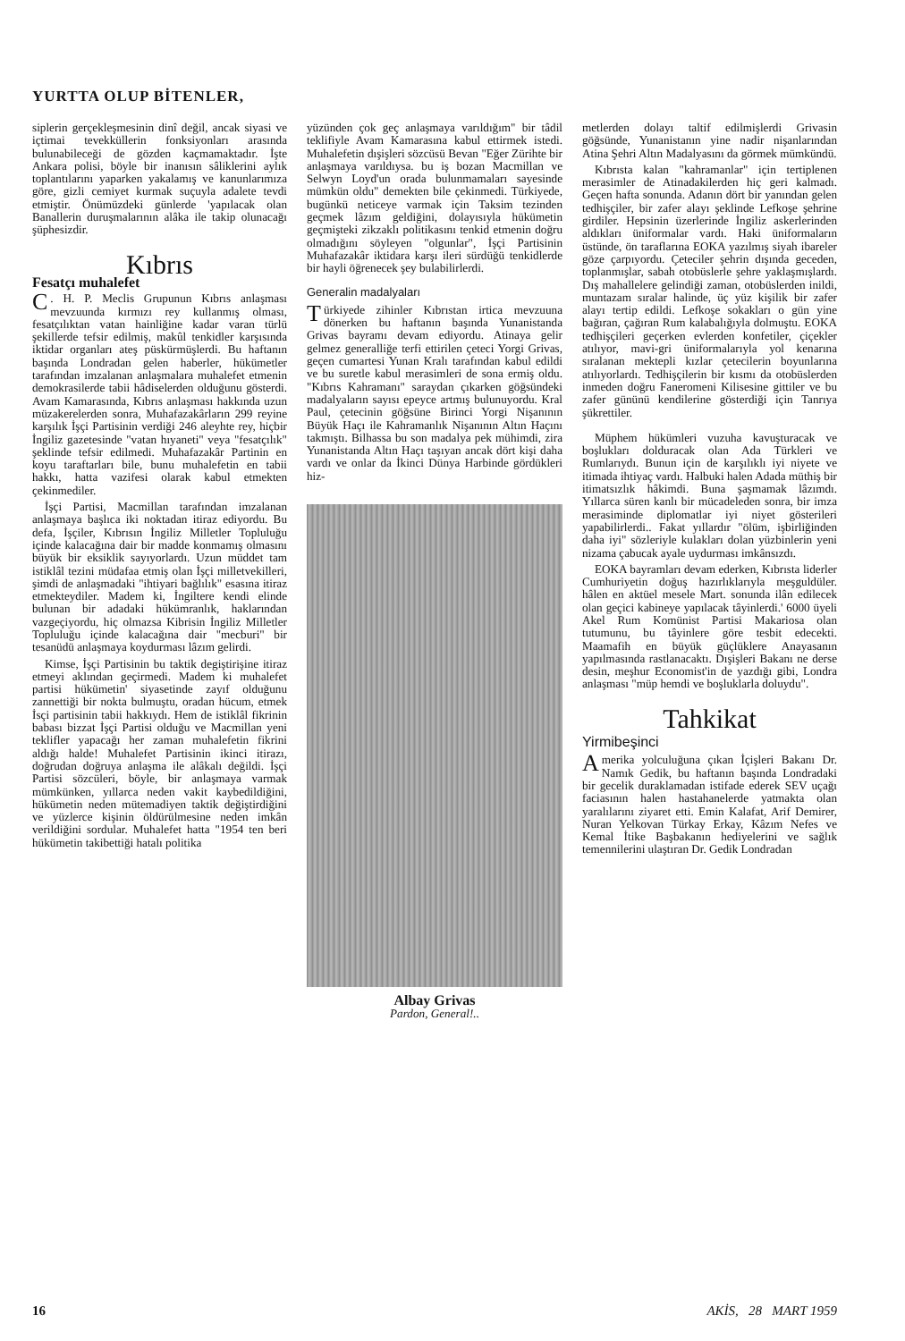YURTTA OLUP BİTENLER,
siplerin gerçekleşmesinin dinî değil, ancak siyasi ve içtimai tevekküllerin fonksiyonları arasında bulunabileceği de gözden kaçmamaktadır. İşte Ankara polisi, böyle bir inanısın sâliklerini aylık toplantılarını yaparken yakalamış ve kanunlarımıza göre, gizli cemiyet kurmak suçuyla adalete tevdi etmiştir. Önümüzdeki günlerde 'yapılacak olan Banallerin duruşmalarının alâka ile takip olunacağı şüphesizdir.
Kıbrıs
Fesatçı muhalefet
C. H. P. Meclis Grupunun Kıbrıs anlaşması mevzuunda kırmızı rey kullanmış olması, fesatçılıktan vatan hainliğine kadar varan türlü şekillerde tefsir edilmiş, makûl tenkidler karşısında iktidar organları ateş püskürmüşlerdi. Bu haftanın başında Londradan gelen haberler, hükümetler tarafından imzalanan anlaşmalara muhalefet etmenin demokrasilerde tabii hâdiselerden olduğunu gösterdi. Avam Kamarasında, Kıbrıs anlaşması hakkında uzun müzakerelerden sonra, Muhafazakârların 299 reyine karşılık İşçi Partisinin verdiği 246 aleyhte rey, hiçbir İngiliz gazetesinde "vatan hıyaneti" veya "fesatçılık" şeklinde tefsir edilmedi. Muhafazakâr Partinin en koyu taraftarları bile, bunu muhalefetin en tabii hakkı, hatta vazifesi olarak kabul etmekten çekinmediler.
İşçi Partisi, Macmillan tarafından imzalanan anlaşmaya başlıca iki noktadan itiraz ediyordu. Bu defa, İşçiler, Kıbrısın İngiliz Milletler Topluluğu içinde kalacağına dair bir madde konmamış olmasını büyük bir eksiklik sayıyorlardı. Uzun müddet tam istiklâl tezini müdafaa etmiş olan İşçi milletvekilleri, şimdi de anlaşmadaki "ihtiyari bağlılık" esasına itiraz etmekteydiler. Madem ki, İngiltere kendi elinde bulunan bir adadaki hükümranlık, haklarından vazgeçiyordu, hiç olmazsa Kibrisin İngiliz Milletler Topluluğu içinde kalacağına dair "mecburi" bir tesanüdü anlaşmaya koydurması lâzım gelirdi.
Kimse, İşçi Partisinin bu taktik degiştirişine itiraz etmeyi aklından geçirmedi. Madem ki muhalefet partisi hükümetin' siyasetinde zayıf olduğunu zannettiği bir nokta bulmuştu, oradan hücum, etmek İsçi partisinin tabii hakkıydı. Hem de istiklâl fikrinin babası bizzat İşçi Partisi olduğu ve Macmillan yeni teklifler yapacağı her zaman muhalefetin fikrini aldığı halde! Muhalefet Partisinin ikinci itirazı, doğrudan doğruya anlaşma ile alâkalı değildi. İşçi Partisi sözcüleri, böyle, bir anlaşmaya varmak mümkünken, yıllarca neden vakit kaybedildiğini, hükümetin neden mütemadiyen taktik değiştirdiğini ve yüzlerce kişinin öldürülmesine neden imkân verildiğini sordular. Muhalefet hatta "1954 ten beri hükümetin takibettiği hatalı politika
yüzünden çok geç anlaşmaya varıldığım" bir tâdil teklifiyle Avam Kamarasına kabul ettirmek istedi. Muhalefetin dışişleri sözcüsü Bevan "Eğer Zürihte bir anlaşmaya varıldıysa. bu iş bozan Macmillan ve Selwyn Loyd'un orada bulunmamaları sayesinde mümkün oldu" demekten bile çekinmedi. Türkiyede, bugünkü neticeye varmak için Taksim tezinden geçmek lâzım geldiğini, dolayısıyla hükümetin geçmişteki zikzaklı politikasını tenkid etmenin doğru olmadığını söyleyen "olgunlar", İşçi Partisinin Muhafazakâr iktidara karşı ileri sürdüğü tenkidlerde bir hayli öğrenecek şey bulabilirlerdi.
Generalin madalyaları
Türkiyede zihinler Kıbrıstan irtica mevzuuna dönerken bu haftanın başında Yunanistanda Grivas bayramı devam ediyordu. Atinaya gelir gelmez generalliğe terfi ettirilen çeteci Yorgi Grivas, geçen cumartesi Yunan Kralı tarafından kabul edildi ve bu suretle kabul merasimleri de sona ermiş oldu. "Kıbrıs Kahramanı" saraydan çıkarken göğsündeki madalyaların sayısı epeyce artmış bulunuyordu. Kral Paul, çetecinin göğsüne Birinci Yorgi Nişanının Büyük Haçı ile Kahramanlık Nişanının Altın Haçını takmıştı. Bilhassa bu son madalya pek mühimdi, zira Yunanistanda Altın Haçı taşıyan ancak dört kişi daha vardı ve onlar da İkinci Dünya Harbinde gördükleri hiz-
Albay Grivas
Pardon, General!..
metlerden dolayı taltif edilmişlerdi Grivasin göğsünde, Yunanistanın yine nadir nişanlarından Atina Şehri Altın Madalyasını da görmek mümkündü.
Kıbrısta kalan "kahramanlar" için tertiplenen merasimler de Atinadakilerden hiç geri kalmadı. Geçen hafta sonunda. Adanın dört bir yanından gelen tedhişçiler, bir zafer alayı şeklinde Lefkoşe şehrine girdiler. Hepsinin üzerlerinde İngiliz askerlerinden aldıkları üniformalar vardı. Haki üniformaların üstünde, ön taraflarına EOKA yazılmış siyah ibareler göze çarpıyordu. Çeteciler şehrin dışında geceden, toplanmışlar, sabah otobüslerle şehre yaklaşmışlardı. Dış mahallelere gelindiği zaman, otobüslerden inildi, muntazam sıralar halinde, üç yüz kişilik bir zafer alayı tertip edildi. Lefkoşe sokakları o gün yine bağıran, çağıran Rum kalabalığıyla dolmuştu. EOKA tedhişçileri geçerken evlerden konfetiler, çiçekler atılıyor, mavi-gri üniformalarıyla yol kenarına sıralanan mektepli kızlar çetecilerin boyunlarına atılıyorlardı. Tedhişçilerin bir kısmı da otobüslerden inmeden doğru Faneromeni Kilisesine gittiler ve bu zafer gününü kendilerine gösterdiği için Tanrıya şükrettiler.
Müphem hükümleri vuzuha kavuşturacak ve boşlukları dolduracak olan Ada Türkleri ve Rumlarıydı. Bunun için de karşılıklı iyi niyete ve itimada ihtiyaç vardı. Halbuki halen Adada müthiş bir itimatsızlık hâkimdi. Buna şaşmamak lâzımdı. Yıllarca süren kanlı bir mücadeleden sonra, bir imza merasiminde diplomatlar iyi niyet gösterileri yapabilirlerdi.. Fakat yıllardır "ölüm, işbirliğinden daha iyi" sözleriyle kulakları dolan yüzbinlerin yeni nizama çabucak ayale uydurması imkânsızdı.
EOKA bayramları devam ederken, Kıbrısta liderler Cumhuriyetin doğuş hazırlıklarıyla meşguldüler. hâlen en aktüel mesele Mart. sonunda ilân edilecek olan geçici kabineye yapılacak tâyinlerdi.' 6000 üyeli Akel Rum Komünist Partisi Makariosa olan tutumunu, bu tâyinlere göre tesbit edecekti. Maamafih en büyük güçlüklere Anayasanın yapılmasında rastlanacaktı. Dışişleri Bakanı ne derse desin, meşhur Economist'in de yazdığı gibi, Londra anlaşması "müp hemdi ve boşluklarla doluydu".
Tahkikat
Yirmibeşinci
Amerika yolculuğuna çıkan İçişleri Bakanı Dr. Namık Gedik, bu haftanın başında Londradaki bir gecelik duraklamadan istifade ederek SEV uçağı faciasının halen hastahanelerde yatmakta olan yaralılarını ziyaret etti. Emin Kalafat, Arif Demirer, Nuran Yelkovan Türkay Erkay, Kâzım Nefes ve Kemal İtike Başbakanın hediyelerini ve sağlık temennilerini ulaştıran Dr. Gedik Londradan
16 AKİS, 28 MART 1959